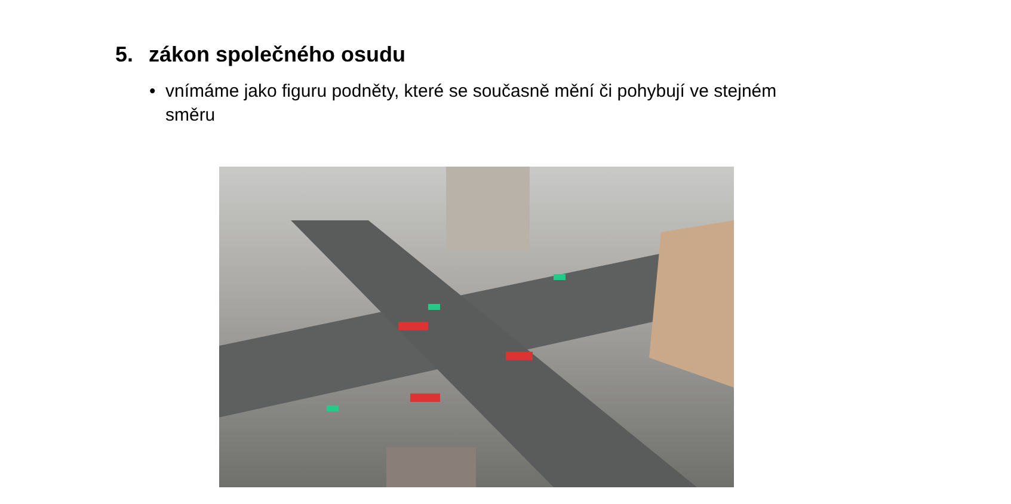5. zákon společného osudu
• vnímáme jako figuru podněty, které se současně mění či pohybují ve stejném směru